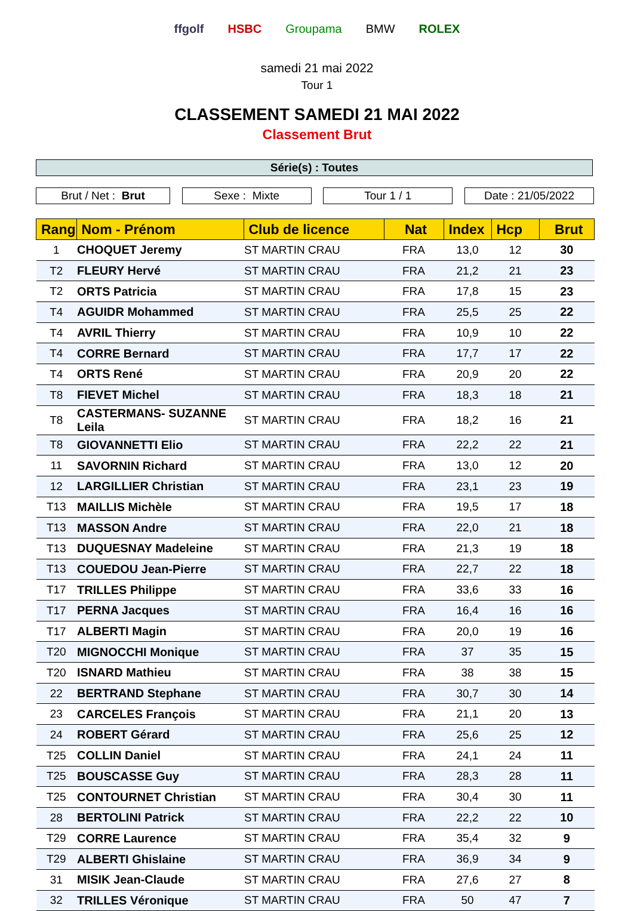ffgolf HSBC Groupama BMW ROLEX
samedi 21 mai 2022
Tour 1
CLASSEMENT SAMEDI 21 MAI 2022
Classement Brut
Série(s) : Toutes
Brut / Net : Brut Sexe : Mixte Tour 1 / 1 Date : 21/05/2022
| Rang | Nom - Prénom | Club de licence | Nat | Index | Hcp | Brut |
| --- | --- | --- | --- | --- | --- | --- |
| 1 | CHOQUET Jeremy | ST MARTIN CRAU | FRA | 13,0 | 12 | 30 |
| T2 | FLEURY Hervé | ST MARTIN CRAU | FRA | 21,2 | 21 | 23 |
| T2 | ORTS Patricia | ST MARTIN CRAU | FRA | 17,8 | 15 | 23 |
| T4 | AGUIDR Mohammed | ST MARTIN CRAU | FRA | 25,5 | 25 | 22 |
| T4 | AVRIL Thierry | ST MARTIN CRAU | FRA | 10,9 | 10 | 22 |
| T4 | CORRE Bernard | ST MARTIN CRAU | FRA | 17,7 | 17 | 22 |
| T4 | ORTS René | ST MARTIN CRAU | FRA | 20,9 | 20 | 22 |
| T8 | FIEVET Michel | ST MARTIN CRAU | FRA | 18,3 | 18 | 21 |
| T8 | CASTERMANS- SUZANNE Leila | ST MARTIN CRAU | FRA | 18,2 | 16 | 21 |
| T8 | GIOVANNETTI Elio | ST MARTIN CRAU | FRA | 22,2 | 22 | 21 |
| 11 | SAVORNIN Richard | ST MARTIN CRAU | FRA | 13,0 | 12 | 20 |
| 12 | LARGILLIER Christian | ST MARTIN CRAU | FRA | 23,1 | 23 | 19 |
| T13 | MAILLIS Michèle | ST MARTIN CRAU | FRA | 19,5 | 17 | 18 |
| T13 | MASSON Andre | ST MARTIN CRAU | FRA | 22,0 | 21 | 18 |
| T13 | DUQUESNAY Madeleine | ST MARTIN CRAU | FRA | 21,3 | 19 | 18 |
| T13 | COUEDOU Jean-Pierre | ST MARTIN CRAU | FRA | 22,7 | 22 | 18 |
| T17 | TRILLES Philippe | ST MARTIN CRAU | FRA | 33,6 | 33 | 16 |
| T17 | PERNA Jacques | ST MARTIN CRAU | FRA | 16,4 | 16 | 16 |
| T17 | ALBERTI Magin | ST MARTIN CRAU | FRA | 20,0 | 19 | 16 |
| T20 | MIGNOCCHI Monique | ST MARTIN CRAU | FRA | 37 | 35 | 15 |
| T20 | ISNARD Mathieu | ST MARTIN CRAU | FRA | 38 | 38 | 15 |
| 22 | BERTRAND Stephane | ST MARTIN CRAU | FRA | 30,7 | 30 | 14 |
| 23 | CARCELES François | ST MARTIN CRAU | FRA | 21,1 | 20 | 13 |
| 24 | ROBERT Gérard | ST MARTIN CRAU | FRA | 25,6 | 25 | 12 |
| T25 | COLLIN Daniel | ST MARTIN CRAU | FRA | 24,1 | 24 | 11 |
| T25 | BOUSCASSE Guy | ST MARTIN CRAU | FRA | 28,3 | 28 | 11 |
| T25 | CONTOURNET Christian | ST MARTIN CRAU | FRA | 30,4 | 30 | 11 |
| 28 | BERTOLINI Patrick | ST MARTIN CRAU | FRA | 22,2 | 22 | 10 |
| T29 | CORRE Laurence | ST MARTIN CRAU | FRA | 35,4 | 32 | 9 |
| T29 | ALBERTI Ghislaine | ST MARTIN CRAU | FRA | 36,9 | 34 | 9 |
| 31 | MISIK Jean-Claude | ST MARTIN CRAU | FRA | 27,6 | 27 | 8 |
| 32 | TRILLES Véronique | ST MARTIN CRAU | FRA | 50 | 47 | 7 |